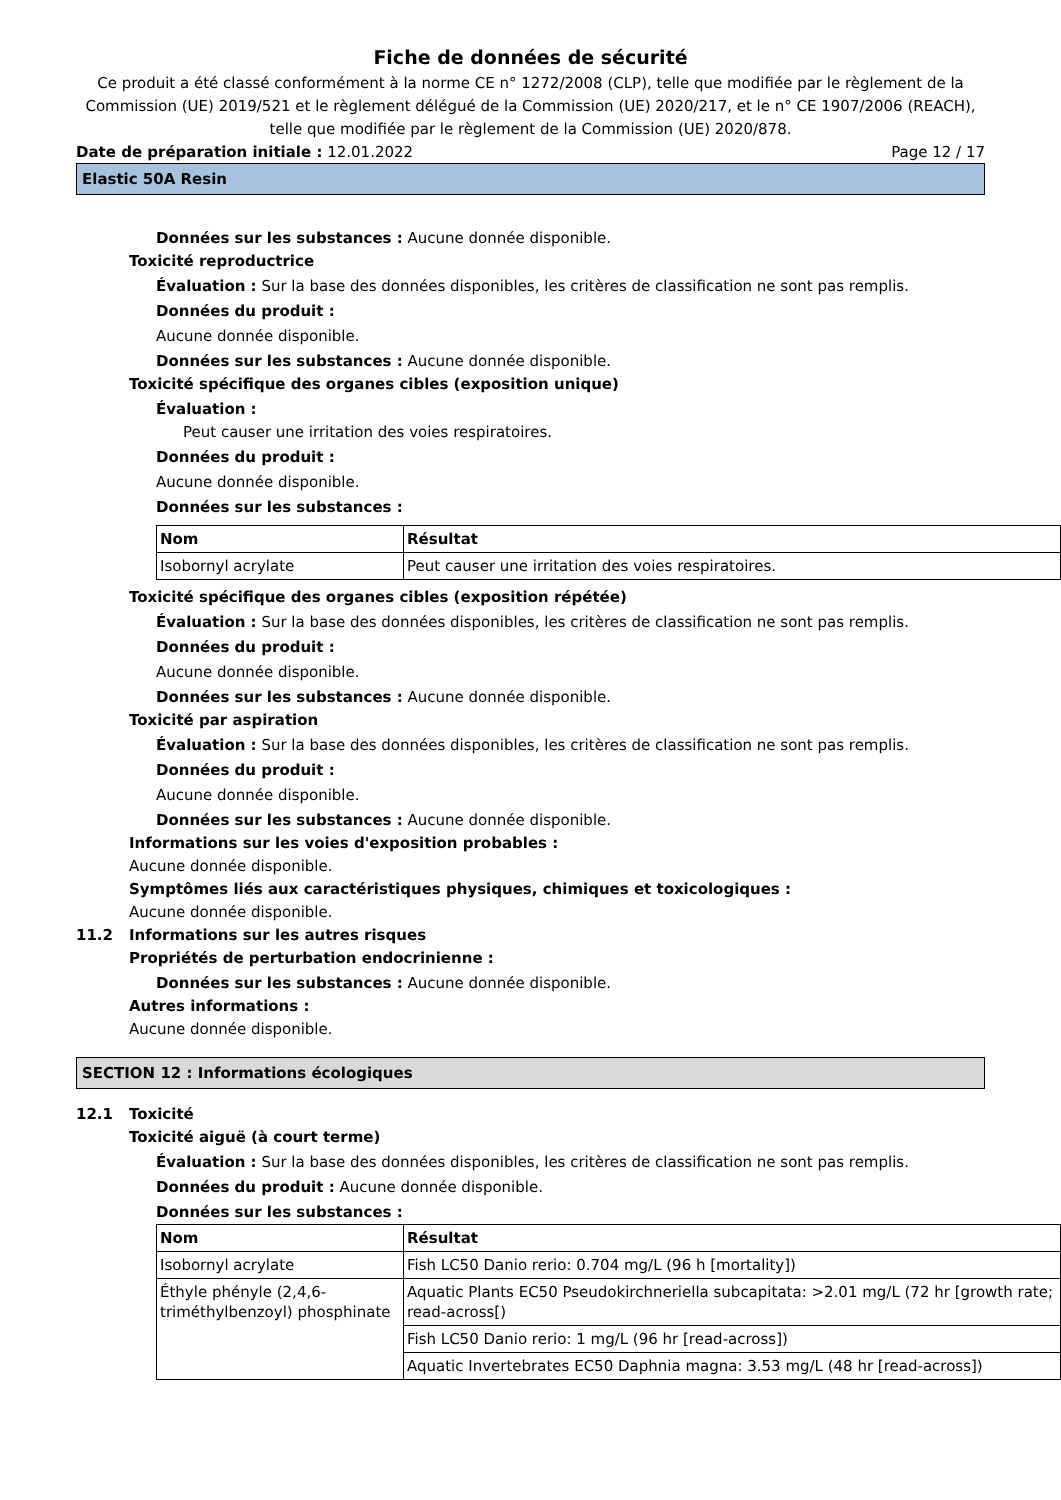Fiche de données de sécurité
Ce produit a été classé conformément à la norme CE n° 1272/2008 (CLP), telle que modifiée par le règlement de la Commission (UE) 2019/521 et le règlement délégué de la Commission (UE) 2020/217, et le n° CE 1907/2006 (REACH), telle que modifiée par le règlement de la Commission (UE) 2020/878.
Date de préparation initiale : 12.01.2022 Page 12 / 17
Elastic 50A Resin
Données sur les substances : Aucune donnée disponible.
Toxicité reproductrice
Évaluation : Sur la base des données disponibles, les critères de classification ne sont pas remplis.
Données du produit :
Aucune donnée disponible.
Données sur les substances : Aucune donnée disponible.
Toxicité spécifique des organes cibles (exposition unique)
Évaluation :
Peut causer une irritation des voies respiratoires.
Données du produit :
Aucune donnée disponible.
Données sur les substances :
| Nom | Résultat |
| --- | --- |
| Isobornyl acrylate | Peut causer une irritation des voies respiratoires. |
Toxicité spécifique des organes cibles (exposition répétée)
Évaluation : Sur la base des données disponibles, les critères de classification ne sont pas remplis.
Données du produit :
Aucune donnée disponible.
Données sur les substances : Aucune donnée disponible.
Toxicité par aspiration
Évaluation : Sur la base des données disponibles, les critères de classification ne sont pas remplis.
Données du produit :
Aucune donnée disponible.
Données sur les substances : Aucune donnée disponible.
Informations sur les voies d'exposition probables :
Aucune donnée disponible.
Symptômes liés aux caractéristiques physiques, chimiques et toxicologiques :
Aucune donnée disponible.
11.2 Informations sur les autres risques
Propriétés de perturbation endocrinienne :
Données sur les substances : Aucune donnée disponible.
Autres informations :
Aucune donnée disponible.
SECTION 12 : Informations écologiques
12.1 Toxicité
Toxicité aiguë (à court terme)
Évaluation : Sur la base des données disponibles, les critères de classification ne sont pas remplis.
Données du produit : Aucune donnée disponible.
Données sur les substances :
| Nom | Résultat |
| --- | --- |
| Isobornyl acrylate | Fish LC50 Danio rerio: 0.704 mg/L (96 h [mortality]) |
| Éthyle phényle (2,4,6-triméthylbenzoyl) phosphinate | Aquatic Plants EC50 Pseudokirchneriella subcapitata: >2.01 mg/L (72 hr [growth rate; read-across[) |
| | Fish LC50 Danio rerio: 1 mg/L (96 hr [read-across]) |
| | Aquatic Invertebrates EC50 Daphnia magna: 3.53 mg/L (48 hr [read-across]) |